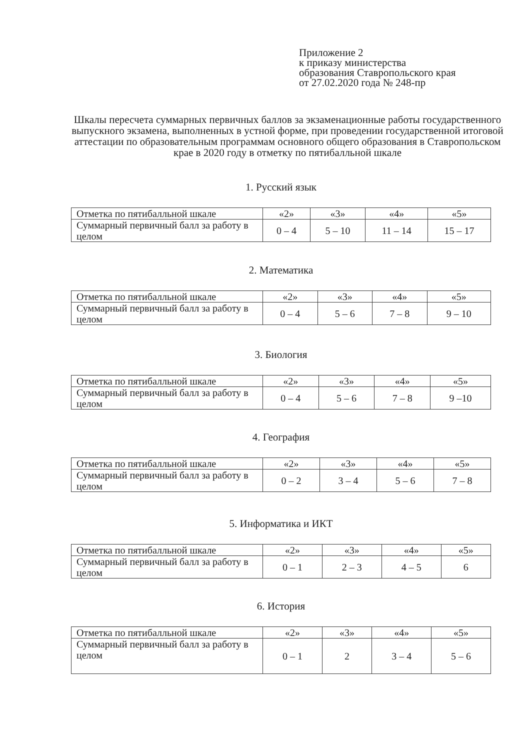Приложение 2
к приказу министерства
образования Ставропольского края
от 27.02.2020 года № 248-пр
Шкалы пересчета суммарных первичных баллов за экзаменационные работы государственного выпускного экзамена, выполненных в устной форме, при проведении государственной итоговой аттестации по образовательным программам основного общего образования в Ставропольском крае в 2020 году в отметку по пятибалльной шкале
1. Русский язык
| Отметка по пятибалльной шкале | «2» | «3» | «4» | «5» |
| Суммарный первичный балл за работу в целом | 0 – 4 | 5 – 10 | 11 – 14 | 15 – 17 |
2. Математика
| Отметка по пятибалльной шкале | «2» | «3» | «4» | «5» |
| Суммарный первичный балл за работу в целом | 0 – 4 | 5 – 6 | 7 – 8 | 9 – 10 |
3. Биология
| Отметка по пятибалльной шкале | «2» | «3» | «4» | «5» |
| Суммарный первичный балл за работу в целом | 0 – 4 | 5 – 6 | 7 – 8 | 9 –10 |
4. География
| Отметка по пятибалльной шкале | «2» | «3» | «4» | «5» |
| Суммарный первичный балл за работу в целом | 0 – 2 | 3 – 4 | 5 – 6 | 7 – 8 |
5. Информатика и ИКТ
| Отметка по пятибалльной шкале | «2» | «3» | «4» | «5» |
| Суммарный первичный балл за работу в целом | 0 – 1 | 2 – 3 | 4 – 5 | 6 |
6. История
| Отметка по пятибалльной шкале | «2» | «3» | «4» | «5» |
| Суммарный первичный балл за работу в целом | 0 – 1 | 2 | 3 – 4 | 5 – 6 |